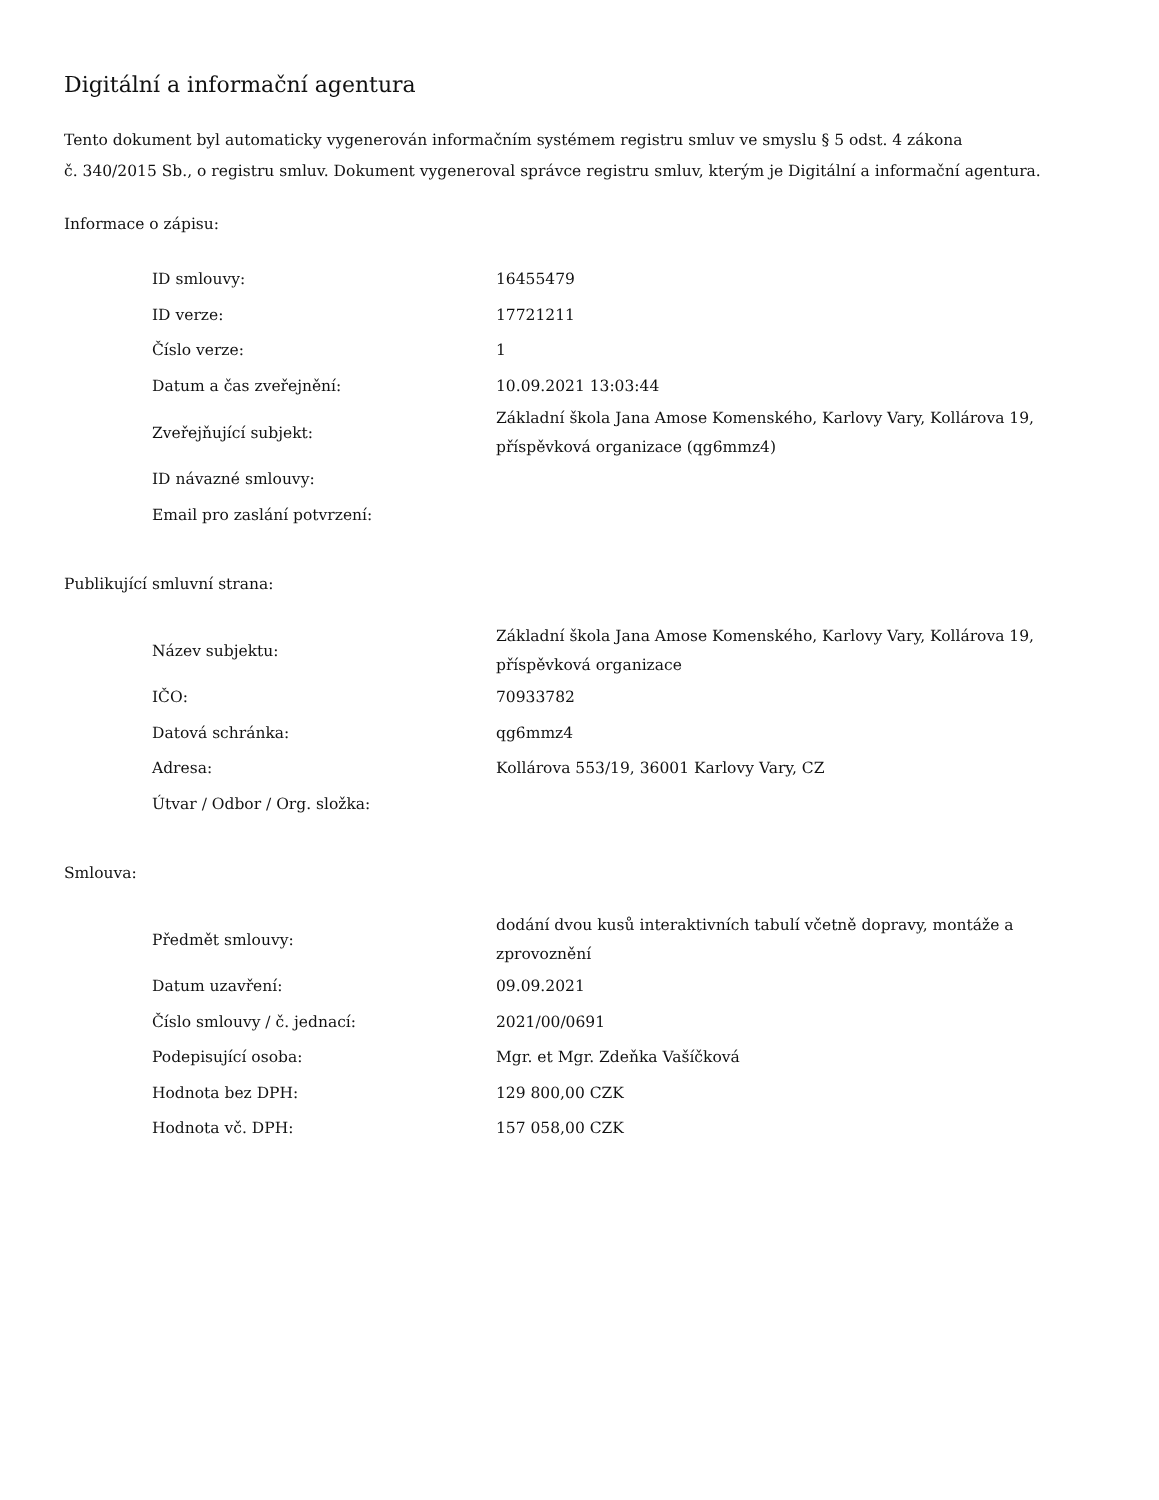Digitální a informační agentura
Tento dokument byl automaticky vygenerován informačním systémem registru smluv ve smyslu § 5 odst. 4 zákona
č. 340/2015 Sb., o registru smluv. Dokument vygeneroval správce registru smluv, kterým je Digitální a informační agentura.
Informace o zápisu:
| ID smlouvy: | 16455479 |
| ID verze: | 17721211 |
| Číslo verze: | 1 |
| Datum a čas zveřejnění: | 10.09.2021 13:03:44 |
| Zveřejňující subjekt: | Základní škola Jana Amose Komenského, Karlovy Vary, Kollárova 19, příspěvková organizace (qg6mmz4) |
| ID návazné smlouvy: | |
| Email pro zaslání potvrzení: | |
Publikující smluvní strana:
| Název subjektu: | Základní škola Jana Amose Komenského, Karlovy Vary, Kollárova 19, příspěvková organizace |
| IČO: | 70933782 |
| Datová schránka: | qg6mmz4 |
| Adresa: | Kollárova 553/19, 36001 Karlovy Vary, CZ |
| Útvar / Odbor / Org. složka: | |
Smlouva:
| Předmět smlouvy: | dodání dvou kusů interaktivních tabulí včetně dopravy, montáže a zprovoznění |
| Datum uzavření: | 09.09.2021 |
| Číslo smlouvy / č. jednací: | 2021/00/0691 |
| Podepisující osoba: | Mgr. et Mgr. Zdeňka Vašíčková |
| Hodnota bez DPH: | 129 800,00 CZK |
| Hodnota vč. DPH: | 157 058,00 CZK |